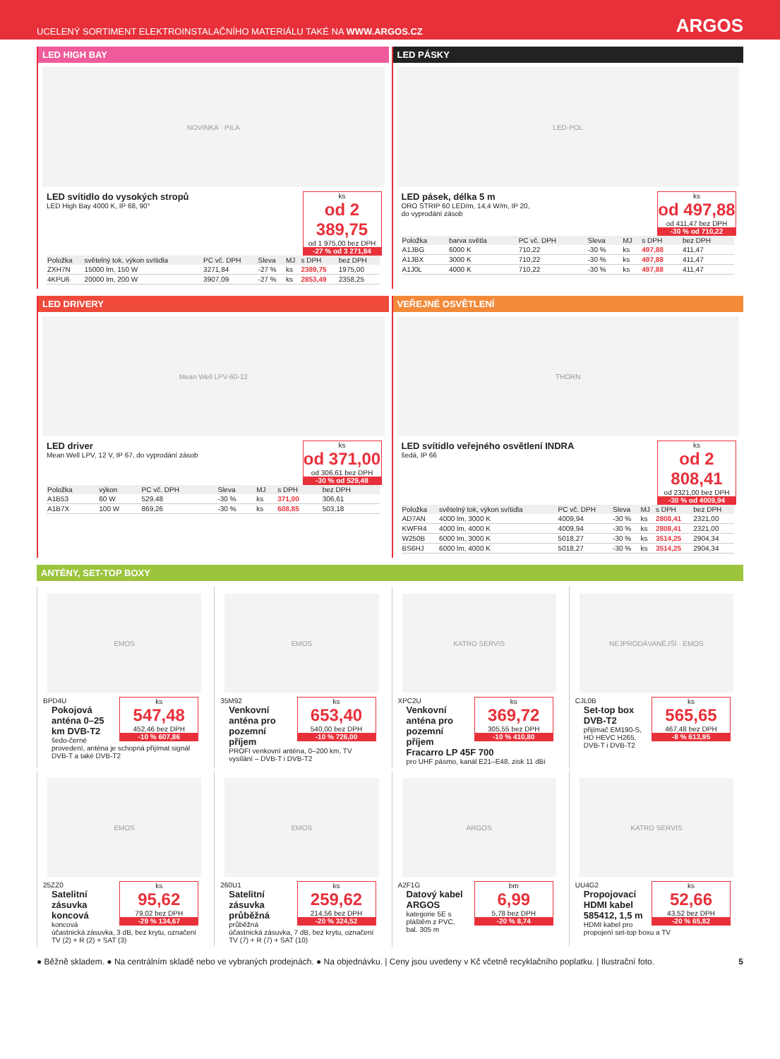UCELENÝ SORTIMENT ELEKTROINSTALAČNÍHO MATERIÁLU TAKÉ NA WWW.ARGOS.CZ ARGOS
LED HIGH BAY
NOVINKA · PILA
ks
od 2 389,75
od 1 975,00 bez DPH
-27 % od 3 271,84
LED svítidlo do vysokých stropů
LED High Bay 4000 K, IP 68, 90°
| Položka | světelný tok, výkon svítidla | PC vč. DPH | Sleva | MJ | s DPH | bez DPH |
| --- | --- | --- | --- | --- | --- | --- |
| ZXH7N | 15000 lm, 150 W | 3271,84 | -27 % | ks | 2389,75 | 1975,00 |
| 4KPU6 | 20000 lm, 200 W | 3907,09 | -27 % | ks | 2853,49 | 2358,25 |
LED PÁSKY
LED·POL
ks
od 497,88
od 411,47 bez DPH
-30 % od 710,22
LED pásek, délka 5 m
ORO STRIP 60 LED/m, 14,4 W/m, IP 20,
do vyprodání zásob
| Položka | barva světla | PC vč. DPH | Sleva | MJ | s DPH | bez DPH |
| --- | --- | --- | --- | --- | --- | --- |
| A1JBG | 6000 K | 710,22 | -30 % | ks | 497,88 | 411,47 |
| A1JBX | 3000 K | 710,22 | -30 % | ks | 497,88 | 411,47 |
| A1J0L | 4000 K | 710,22 | -30 % | ks | 497,88 | 411,47 |
LED DRIVERY
Mean Well LPV-60-12
ks
od 371,00
od 306,61 bez DPH
-30 % od 529,48
LED driver
Mean Well LPV, 12 V, IP 67, do vyprodání zásob
| Položka | výkon | PC vč. DPH | Sleva | MJ | s DPH | bez DPH |
| --- | --- | --- | --- | --- | --- | --- |
| A1B53 | 60 W | 529,48 | -30 % | ks | 371,00 | 306,61 |
| A1B7X | 100 W | 869,26 | -30 % | ks | 608,85 | 503,18 |
VEŘEJNÉ OSVĚTLENÍ
THORN
ks
od 2 808,41
od 2321,00 bez DPH
-30 % od 4009,94
LED svítidlo veřejného osvětlení INDRA
šedá, IP 66
| Položka | světelný tok, výkon svítidla | PC vč. DPH | Sleva | MJ | s DPH | bez DPH |
| --- | --- | --- | --- | --- | --- | --- |
| AD7AN | 4000 lm, 3000 K | 4009,94 | -30 % | ks | 2808,41 | 2321,00 |
| KWFR4 | 4000 lm, 4000 K | 4009,94 | -30 % | ks | 2808,41 | 2321,00 |
| W250B | 6000 lm, 3000 K | 5018,27 | -30 % | ks | 3514,25 | 2904,34 |
| BS6HJ | 6000 lm, 4000 K | 5018,27 | -30 % | ks | 3514,25 | 2904,34 |
ANTÉNY, SET-TOP BOXY
EMOS
ks
547,48
452,46 bez DPH
-10 % 607,86
BPD4U
Pokojová anténa 0–25 km DVB-T2
šedo-černé provedení, anténa je schopná přijímat signál DVB-T a také DVB-T2
EMOS
ks
653,40
540,00 bez DPH
-10 % 726,00
35M92
Venkovní anténa pro pozemní příjem
PROFI venkovní anténa, 0–200 km, TV vysílání – DVB-T i DVB-T2
KATRO SERVIS
ks
369,72
305,55 bez DPH
-10 % 410,80
XPC2U
Venkovní anténa pro pozemní příjem Fracarro LP 45F 700
pro UHF pásmo, kanál E21–E48, zisk 11 dBi
NEJPRODÁVANĚJŠÍ · EMOS
ks
565,65
467,48 bez DPH
-8 % 613,95
CJL0B
Set-top box DVB-T2
přijímač EM190-S, HD HEVC H265, DVB-T i DVB-T2
EMOS
ks
95,62
79,02 bez DPH
-29 % 134,67
25ZZ0
Satelitní zásuvka koncová
koncová účastnická zásuvka, 3 dB, bez krytu, označení TV (2) + R (2) + SAT (3)
EMOS
ks
259,62
214,56 bez DPH
-20 % 324,52
260U1
Satelitní zásuvka průběžná
průběžná účastnická zásuvka, 7 dB, bez krytu, označení TV (7) + R (7) + SAT (10)
ARGOS
bm
6,99
5,78 bez DPH
-20 % 8,74
A2F1G
Datový kabel ARGOS
kategorie 5E s pláštěm z PVC, bal. 305 m
KATRO SERVIS
ks
52,66
43,52 bez DPH
-20 % 65,82
UU4G2
Propojovací HDMI kabel 585412, 1,5 m
HDMI kabel pro propojení set-top boxu a TV
● Běžně skladem. ● Na centrálním skladě nebo ve vybraných prodejnách. ● Na objednávku. | Ceny jsou uvedeny v Kč včetně recyklačního poplatku. | Ilustrační foto. 5